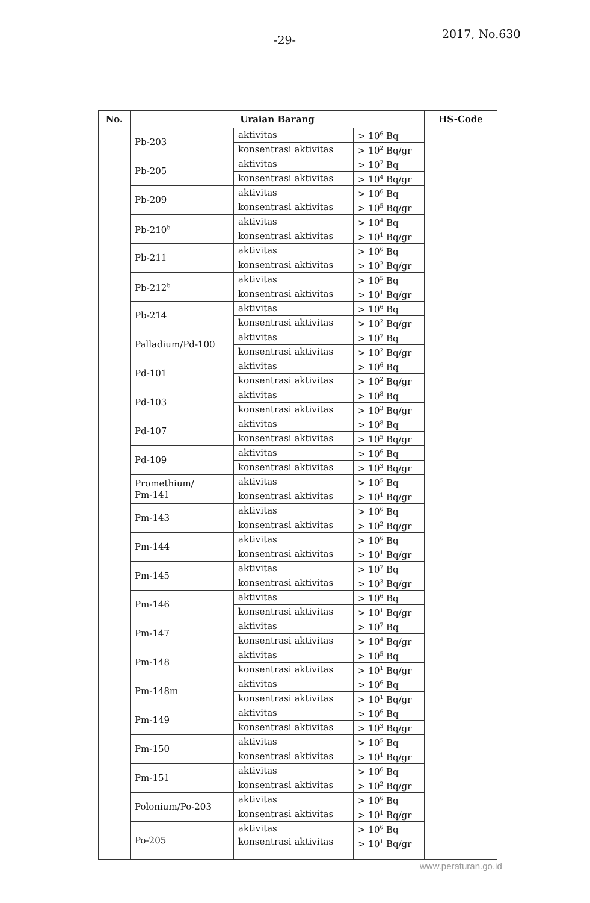-29- 2017, No.630
| No. | Uraian Barang | | | HS-Code |
| --- | --- | --- | --- | --- |
| | Pb-203 | aktivitas | > 10<sup>6</sup> Bq | |
| | | konsentrasi aktivitas | > 10<sup>2</sup> Bq/gr | |
| | Pb-205 | aktivitas | > 10<sup>7</sup> Bq | |
| | | konsentrasi aktivitas | > 10<sup>4</sup> Bq/gr | |
| | Pb-209 | aktivitas | > 10<sup>6</sup> Bq | |
| | | konsentrasi aktivitas | > 10<sup>5</sup> Bq/gr | |
| | Pb-210<sup>b</sup> | aktivitas | > 10<sup>4</sup> Bq | |
| | | konsentrasi aktivitas | > 10<sup>1</sup> Bq/gr | |
| | Pb-211 | aktivitas | > 10<sup>6</sup> Bq | |
| | | konsentrasi aktivitas | > 10<sup>2</sup> Bq/gr | |
| | Pb-212<sup>b</sup> | aktivitas | > 10<sup>5</sup> Bq | |
| | | konsentrasi aktivitas | > 10<sup>1</sup> Bq/gr | |
| | Pb-214 | aktivitas | > 10<sup>6</sup> Bq | |
| | | konsentrasi aktivitas | > 10<sup>2</sup> Bq/gr | |
| | Palladium/Pd-100 | aktivitas | > 10<sup>7</sup> Bq | |
| | | konsentrasi aktivitas | > 10<sup>2</sup> Bq/gr | |
| | Pd-101 | aktivitas | > 10<sup>6</sup> Bq | |
| | | konsentrasi aktivitas | > 10<sup>2</sup> Bq/gr | |
| | Pd-103 | aktivitas | > 10<sup>8</sup> Bq | |
| | | konsentrasi aktivitas | > 10<sup>3</sup> Bq/gr | |
| | Pd-107 | aktivitas | > 10<sup>8</sup> Bq | |
| | | konsentrasi aktivitas | > 10<sup>5</sup> Bq/gr | |
| | Pd-109 | aktivitas | > 10<sup>6</sup> Bq | |
| | | konsentrasi aktivitas | > 10<sup>3</sup> Bq/gr | |
| | Promethium/ Pm-141 | aktivitas | > 10<sup>5</sup> Bq | |
| | | konsentrasi aktivitas | > 10<sup>1</sup> Bq/gr | |
| | Pm-143 | aktivitas | > 10<sup>6</sup> Bq | |
| | | konsentrasi aktivitas | > 10<sup>2</sup> Bq/gr | |
| | Pm-144 | aktivitas | > 10<sup>6</sup> Bq | |
| | | konsentrasi aktivitas | > 10<sup>1</sup> Bq/gr | |
| | Pm-145 | aktivitas | > 10<sup>7</sup> Bq | |
| | | konsentrasi aktivitas | > 10<sup>3</sup> Bq/gr | |
| | Pm-146 | aktivitas | > 10<sup>6</sup> Bq | |
| | | konsentrasi aktivitas | > 10<sup>1</sup> Bq/gr | |
| | Pm-147 | aktivitas | > 10<sup>7</sup> Bq | |
| | | konsentrasi aktivitas | > 10<sup>4</sup> Bq/gr | |
| | Pm-148 | aktivitas | > 10<sup>5</sup> Bq | |
| | | konsentrasi aktivitas | > 10<sup>1</sup> Bq/gr | |
| | Pm-148m | aktivitas | > 10<sup>6</sup> Bq | |
| | | konsentrasi aktivitas | > 10<sup>1</sup> Bq/gr | |
| | Pm-149 | aktivitas | > 10<sup>6</sup> Bq | |
| | | konsentrasi aktivitas | > 10<sup>3</sup> Bq/gr | |
| | Pm-150 | aktivitas | > 10<sup>5</sup> Bq | |
| | | konsentrasi aktivitas | > 10<sup>1</sup> Bq/gr | |
| | Pm-151 | aktivitas | > 10<sup>6</sup> Bq | |
| | | konsentrasi aktivitas | > 10<sup>2</sup> Bq/gr | |
| | Polonium/Po-203 | aktivitas | > 10<sup>6</sup> Bq | |
| | | konsentrasi aktivitas | > 10<sup>1</sup> Bq/gr | |
| | Po-205 | aktivitas | > 10<sup>6</sup> Bq | |
| | | konsentrasi aktivitas | > 10<sup>1</sup> Bq/gr | |
www.peraturan.go.id